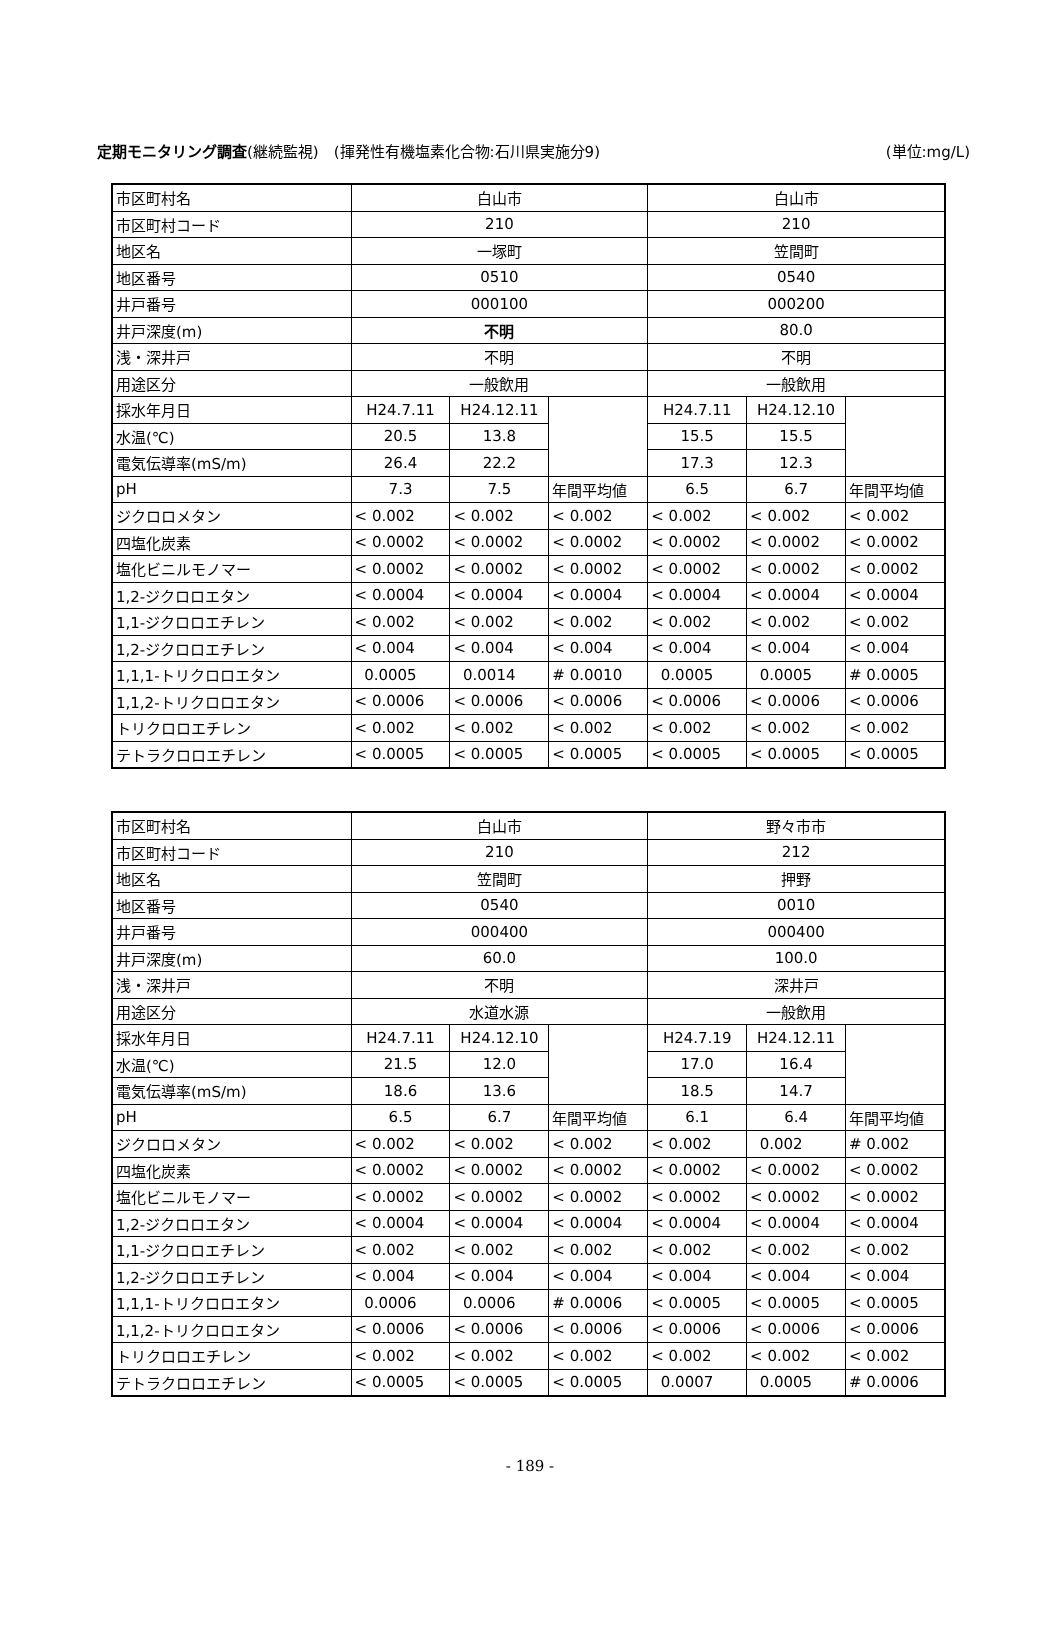定期モニタリング調査(継続監視)　(揮発性有機塩素化合物:石川県実施分9) (単位:mg/L)
| 市区町村名 | 白山市 | | | 白山市 | | |
| 市区町村コード | 210 | | | 210 | | |
| 地区名 | 一塚町 | | | 笠間町 | | |
| 地区番号 | 0510 | | | 0540 | | |
| 井戸番号 | 000100 | | | 000200 | | |
| 井戸深度(m) | 不明 | | | 80.0 | | |
| 浅・深井戸 | 不明 | | | 不明 | | |
| 用途区分 | 一般飲用 | | | 一般飲用 | | |
| 採水年月日 | H24.7.11 | H24.12.11 | | H24.7.11 | H24.12.10 | |
| 水温(℃) | 20.5 | 13.8 | | 15.5 | 15.5 | |
| 電気伝導率(mS/m) | 26.4 | 22.2 | | 17.3 | 12.3 | |
| pH | 7.3 | 7.5 | 年間平均値 | 6.5 | 6.7 | 年間平均値 |
| ジクロロメタン | < 0.002 | < 0.002 | < 0.002 | < 0.002 | < 0.002 | < 0.002 |
| 四塩化炭素 | < 0.0002 | < 0.0002 | < 0.0002 | < 0.0002 | < 0.0002 | < 0.0002 |
| 塩化ビニルモノマー | < 0.0002 | < 0.0002 | < 0.0002 | < 0.0002 | < 0.0002 | < 0.0002 |
| 1,2-ジクロロエタン | < 0.0004 | < 0.0004 | < 0.0004 | < 0.0004 | < 0.0004 | < 0.0004 |
| 1,1-ジクロロエチレン | < 0.002 | < 0.002 | < 0.002 | < 0.002 | < 0.002 | < 0.002 |
| 1,2-ジクロロエチレン | < 0.004 | < 0.004 | < 0.004 | < 0.004 | < 0.004 | < 0.004 |
| 1,1,1-トリクロロエタン | 0.0005 | 0.0014 | # 0.0010 | 0.0005 | 0.0005 | # 0.0005 |
| 1,1,2-トリクロロエタン | < 0.0006 | < 0.0006 | < 0.0006 | < 0.0006 | < 0.0006 | < 0.0006 |
| トリクロロエチレン | < 0.002 | < 0.002 | < 0.002 | < 0.002 | < 0.002 | < 0.002 |
| テトラクロロエチレン | < 0.0005 | < 0.0005 | < 0.0005 | < 0.0005 | < 0.0005 | < 0.0005 |
| 市区町村名 | 白山市 | | | 野々市市 | | |
| 市区町村コード | 210 | | | 212 | | |
| 地区名 | 笠間町 | | | 押野 | | |
| 地区番号 | 0540 | | | 0010 | | |
| 井戸番号 | 000400 | | | 000400 | | |
| 井戸深度(m) | 60.0 | | | 100.0 | | |
| 浅・深井戸 | 不明 | | | 深井戸 | | |
| 用途区分 | 水道水源 | | | 一般飲用 | | |
| 採水年月日 | H24.7.11 | H24.12.10 | | H24.7.19 | H24.12.11 | |
| 水温(℃) | 21.5 | 12.0 | | 17.0 | 16.4 | |
| 電気伝導率(mS/m) | 18.6 | 13.6 | | 18.5 | 14.7 | |
| pH | 6.5 | 6.7 | 年間平均値 | 6.1 | 6.4 | 年間平均値 |
| ジクロロメタン | < 0.002 | < 0.002 | < 0.002 | < 0.002 | 0.002 | # 0.002 |
| 四塩化炭素 | < 0.0002 | < 0.0002 | < 0.0002 | < 0.0002 | < 0.0002 | < 0.0002 |
| 塩化ビニルモノマー | < 0.0002 | < 0.0002 | < 0.0002 | < 0.0002 | < 0.0002 | < 0.0002 |
| 1,2-ジクロロエタン | < 0.0004 | < 0.0004 | < 0.0004 | < 0.0004 | < 0.0004 | < 0.0004 |
| 1,1-ジクロロエチレン | < 0.002 | < 0.002 | < 0.002 | < 0.002 | < 0.002 | < 0.002 |
| 1,2-ジクロロエチレン | < 0.004 | < 0.004 | < 0.004 | < 0.004 | < 0.004 | < 0.004 |
| 1,1,1-トリクロロエタン | 0.0006 | 0.0006 | # 0.0006 | < 0.0005 | < 0.0005 | < 0.0005 |
| 1,1,2-トリクロロエタン | < 0.0006 | < 0.0006 | < 0.0006 | < 0.0006 | < 0.0006 | < 0.0006 |
| トリクロロエチレン | < 0.002 | < 0.002 | < 0.002 | < 0.002 | < 0.002 | < 0.002 |
| テトラクロロエチレン | < 0.0005 | < 0.0005 | < 0.0005 | 0.0007 | 0.0005 | # 0.0006 |
- 189 -